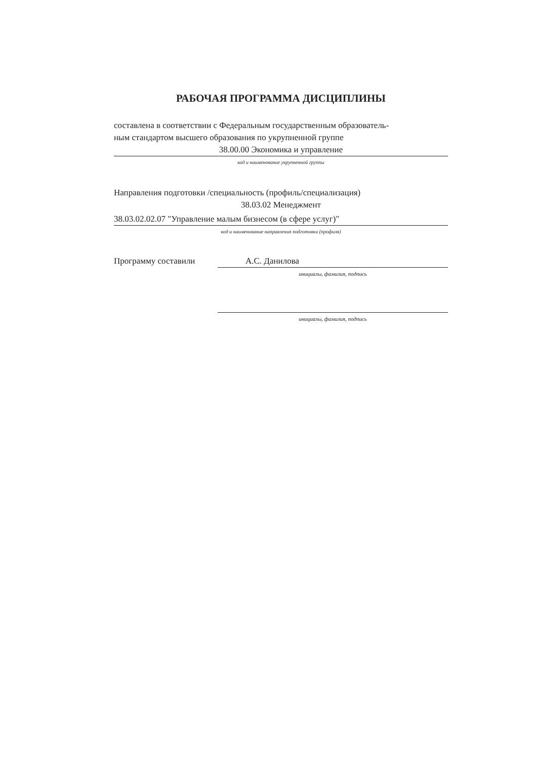РАБОЧАЯ ПРОГРАММА ДИСЦИПЛИНЫ
составлена в соответствии с Федеральным государственным образователь-
ным стандартом высшего образования по укрупненной группе
38.00.00 Экономика и управление
код и наименование укрупненной группы
Направления подготовки /специальность (профиль/специализация)
38.03.02 Менеджмент
38.03.02.02.07 "Управление малым бизнесом (в сфере услуг)"
код и наименование направления подготовки (профиля)
Программу составили А.С. Данилова
инициалы, фамилия, подпись
инициалы, фамилия, подпись